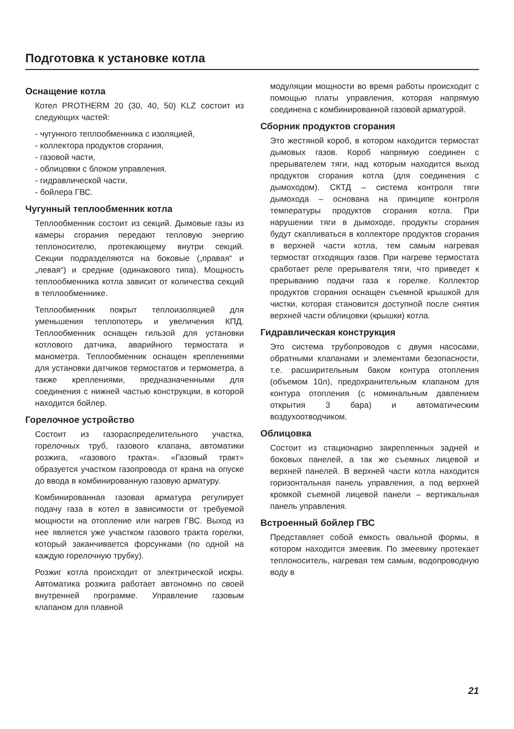Подготовка к установке котла
Оснащение котла
Котел PROTHERM 20 (30, 40, 50) KLZ состоит из следующих частей:
- чугунного теплообменника с изоляцией,
- коллектора продуктов сгорания,
- газовой части,
- облицовки с блоком управления.
- гидравлической части,
- бойлера ГВС.
Чугунный теплообменник котла
Теплообменник состоит из секций. Дымовые газы из камеры сгорания передают тепловую энергию теплоносителю, протекающему внутри секций. Секции подразделяются на боковые („правая“ и „левая“) и средние (одинакового типа). Мощность теплообменника котла зависит от количества секций в теплообменнике.
Теплообменник покрыт теплоизоляцией для уменьшения теплопотерь и увеличения КПД. Теплообменник оснащен гильзой для установки котлового датчика, аварийного термостата и манометра. Теплообменник оснащен креплениями для установки датчиков термостатов и термометра, а также креплениями, предназначенными для соединения с нижней частью конструкции, в которой находится бойлер.
Горелочное устройство
Состоит из газораспределительного участка, горелочных труб, газового клапана, автоматики розжига, «газового тракта». «Газовый тракт» образуется участком газопровода от крана на опуске до ввода в комбинированную газовую арматуру.
Комбинированная газовая арматура регулирует подачу газа в котел в зависимости от требуемой мощности на отопление или нагрев ГВС. Выход из нее является уже участком газового тракта горелки, который заканчивается форсунками (по одной на каждую горелочную трубку).
Розжиг котла происходит от электрической искры. Автоматика розжига работает автономно по своей внутренней программе. Управление газовым клапаном для плавной
модуляции мощности во время работы происходит с помощью платы управления, которая напрямую соединена с комбинированной газовой арматурой.
Сборник продуктов сгорания
Это жестяной короб, в котором находится термостат дымовых газов. Короб напрямую соединен с прерывателем тяги, над которым находится выход продуктов сгорания котла (для соединения с дымоходом). СКТД – система контроля тяги дымохода – основана на принципе контроля температуры продуктов сгорания котла. При нарушении тяги в дымоходе, продукты сгорания будут скапливаться в коллекторе продуктов сгорания в верхней части котла, тем самым нагревая термостат отходящих газов. При нагреве термостата сработает реле прерывателя тяги, что приведет к прерыванию подачи газа к горелке. Коллектор продуктов сгорания оснащен съемной крышкой для чистки, которая становится доступной после снятия верхней части облицовки (крышки) котла.
Гидравлическая конструкция
Это система трубопроводов с двумя насосами, обратными клапанами и элементами безопасности, т.е. расширительным баком контура отопления (объемом 10л), предохранительным клапаном для контура отопления (с номинальным давлением открытия 3 бара) и автоматическим воздухоотводчиком.
Облицовка
Состоит из стационарно закрепленных задней и боковых панелей, а так же съемных лицевой и верхней панелей. В верхней части котла находится горизонтальная панель управления, а под верхней кромкой съемной лицевой панели – вертикальная панель управления.
Встроенный бойлер ГВС
Представляет собой емкость овальной формы, в котором находится змеевик. По змеевику протекает теплоноситель, нагревая тем самым, водопроводную воду в
21